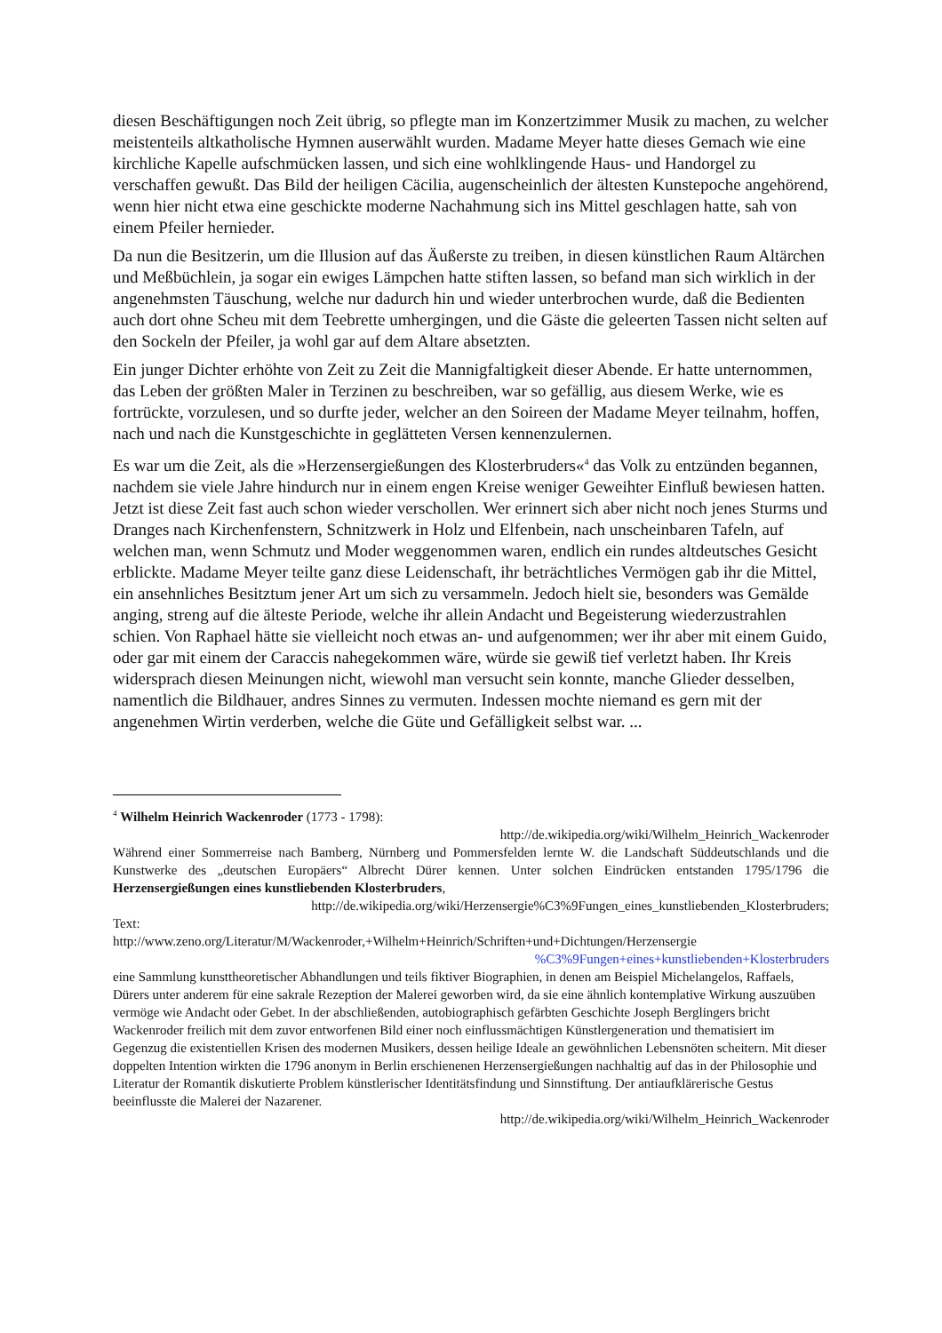diesen Beschäftigungen noch Zeit übrig, so pflegte man im Konzertzimmer Musik zu machen, zu welcher meistenteils altkatholische Hymnen auserwählt wurden. Madame Meyer hatte dieses Gemach wie eine kirchliche Kapelle aufschmücken lassen, und sich eine wohlklingende Haus- und Handorgel zu verschaffen gewußt. Das Bild der heiligen Cäcilia, augenscheinlich der ältesten Kunstepoche angehörend, wenn hier nicht etwa eine geschickte moderne Nachahmung sich ins Mittel geschlagen hatte, sah von einem Pfeiler hernieder.
Da nun die Besitzerin, um die Illusion auf das Äußerste zu treiben, in diesen künstlichen Raum Altärchen und Meßbüchlein, ja sogar ein ewiges Lämpchen hatte stiften lassen, so befand man sich wirklich in der angenehmsten Täuschung, welche nur dadurch hin und wieder unterbrochen wurde, daß die Bedienten auch dort ohne Scheu mit dem Teebrette umhergingen, und die Gäste die geleerten Tassen nicht selten auf den Sockeln der Pfeiler, ja wohl gar auf dem Altare absetzten.
Ein junger Dichter erhöhte von Zeit zu Zeit die Mannigfaltigkeit dieser Abende. Er hatte unternommen, das Leben der größten Maler in Terzinen zu beschreiben, war so gefällig, aus diesem Werke, wie es fortrückte, vorzulesen, und so durfte jeder, welcher an den Soireen der Madame Meyer teilnahm, hoffen, nach und nach die Kunstgeschichte in geglätteten Versen kennenzulernen.
Es war um die Zeit, als die »Herzensergießungen des Klosterbruders«<sup>4</sup> das Volk zu entzünden begannen, nachdem sie viele Jahre hindurch nur in einem engen Kreise weniger Geweihter Einfluß bewiesen hatten. Jetzt ist diese Zeit fast auch schon wieder verschollen. Wer erinnert sich aber nicht noch jenes Sturms und Dranges nach Kirchenfenstern, Schnitzwerk in Holz und Elfenbein, nach unscheinbaren Tafeln, auf welchen man, wenn Schmutz und Moder weggenommen waren, endlich ein rundes altdeutsches Gesicht erblickte. Madame Meyer teilte ganz diese Leidenschaft, ihr beträchtliches Vermögen gab ihr die Mittel, ein ansehnliches Besitztum jener Art um sich zu versammeln. Jedoch hielt sie, besonders was Gemälde anging, streng auf die älteste Periode, welche ihr allein Andacht und Begeisterung wiederzustrahlen schien. Von Raphael hätte sie vielleicht noch etwas an- und aufgenommen; wer ihr aber mit einem Guido, oder gar mit einem der Caraccis nahegekommen wäre, würde sie gewiß tief verletzt haben. Ihr Kreis widersprach diesen Meinungen nicht, wiewohl man versucht sein konnte, manche Glieder desselben, namentlich die Bildhauer, andres Sinnes zu vermuten. Indessen mochte niemand es gern mit der angenehmen Wirtin verderben, welche die Güte und Gefälligkeit selbst war. ...
<sup>4</sup> Wilhelm Heinrich Wackenroder (1773 - 1798):
http://de.wikipedia.org/wiki/Wilhelm_Heinrich_Wackenroder
Während einer Sommerreise nach Bamberg, Nürnberg und Pommersfelden lernte W. die Landschaft Süddeutschlands und die Kunstwerke des „deutschen Europäers“ Albrecht Dürer kennen. Unter solchen Eindrücken entstanden 1795/1796 die Herzensergießungen eines kunstliebenden Klosterbruders,
http://de.wikipedia.org/wiki/Herzensergie%C3%9Fungen_eines_kunstliebenden_Klosterbruders;
Text:
http://www.zeno.org/Literatur/M/Wackenroder,+Wilhelm+Heinrich/Schriften+und+Dichtungen/Herzensergie
%C3%9Fungen+eines+kunstliebenden+Klosterbruders
eine Sammlung kunsttheoretischer Abhandlungen und teils fiktiver Biographien, in denen am Beispiel Michelangelos, Raffaels, Dürers unter anderem für eine sakrale Rezeption der Malerei geworben wird, da sie eine ähnlich kontemplative Wirkung auszuüben vermöge wie Andacht oder Gebet. In der abschließenden, autobiographisch gefärbten Geschichte Joseph Berglingers bricht Wackenroder freilich mit dem zuvor entworfenen Bild einer noch einflussmächtigen Künstlergeneration und thematisiert im Gegenzug die existentiellen Krisen des modernen Musikers, dessen heilige Ideale an gewöhnlichen Lebensnöten scheitern. Mit dieser doppelten Intention wirkten die 1796 anonym in Berlin erschienenen Herzensergießungen nachhaltig auf das in der Philosophie und Literatur der Romantik diskutierte Problem künstlerischer Identitätsfindung und Sinnstiftung. Der antiaufklärerische Gestus beeinflusste die Malerei der Nazarener.
http://de.wikipedia.org/wiki/Wilhelm_Heinrich_Wackenroder